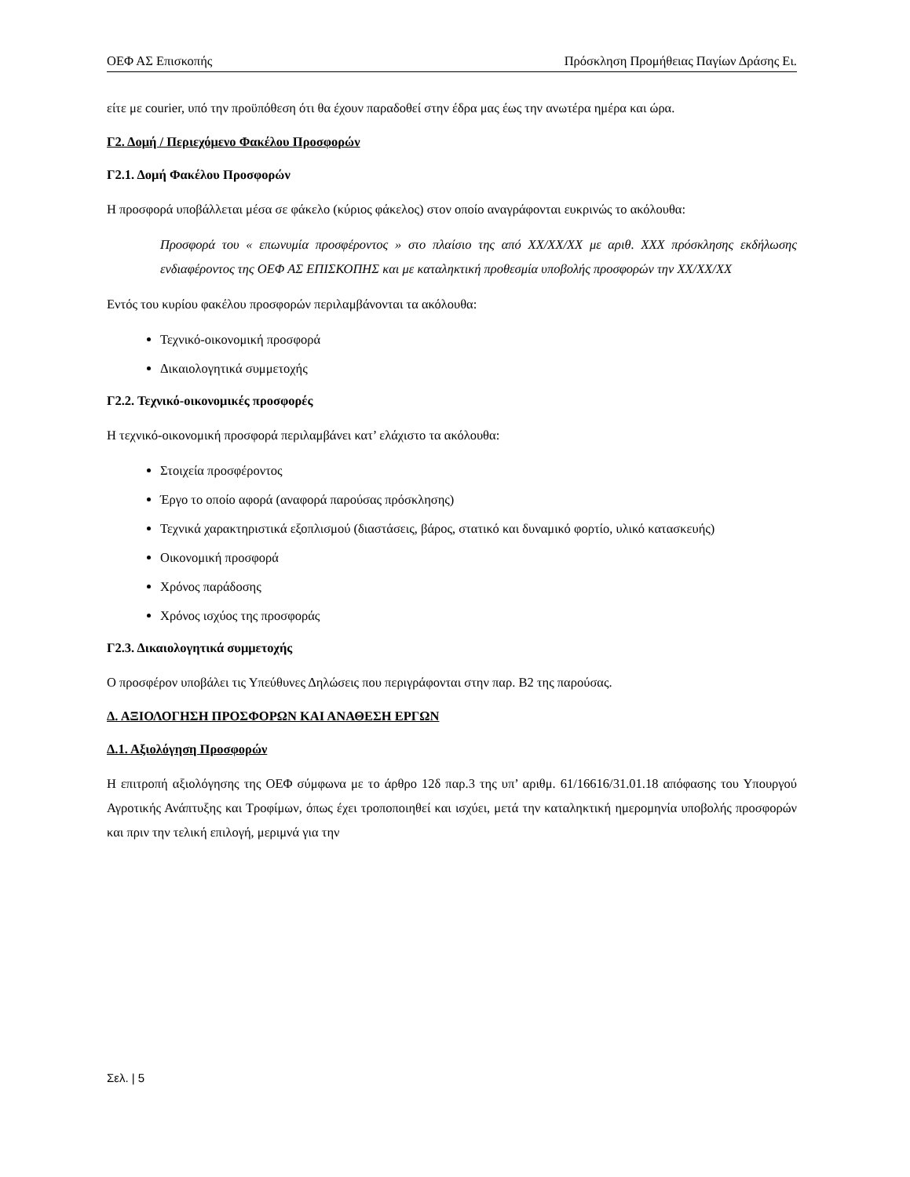ΟΕΦ ΑΣ Επισκοπής Πρόσκληση Προμήθειας Παγίων Δράσης Ει.
είτε με courier, υπό την προϋπόθεση ότι θα έχουν παραδοθεί στην έδρα μας έως την ανωτέρα ημέρα και ώρα.
Γ2. Δομή / Περιεχόμενο Φακέλου Προσφορών
Γ2.1. Δομή Φακέλου Προσφορών
Η προσφορά υποβάλλεται μέσα σε φάκελο (κύριος φάκελος) στον οποίο αναγράφονται ευκρινώς το ακόλουθα:
Προσφορά του « επωνυμία προσφέροντος » στο πλαίσιο της από XX/XX/XX με αριθ. XXX πρόσκλησης εκδήλωσης ενδιαφέροντος της ΟΕΦ ΑΣ ΕΠΙΣΚΟΠΗΣ και με καταληκτική προθεσμία υποβολής προσφορών την XX/XX/XX
Εντός του κυρίου φακέλου προσφορών περιλαμβάνονται τα ακόλουθα:
Τεχνικό-οικονομική προσφορά
Δικαιολογητικά συμμετοχής
Γ2.2. Τεχνικό-οικονομικές προσφορές
Η τεχνικό-οικονομική προσφορά περιλαμβάνει κατ’ ελάχιστο τα ακόλουθα:
Στοιχεία προσφέροντος
Έργο το οποίο αφορά (αναφορά παρούσας πρόσκλησης)
Τεχνικά χαρακτηριστικά εξοπλισμού (διαστάσεις, βάρος, στατικό και δυναμικό φορτίο, υλικό κατασκευής)
Οικονομική προσφορά
Χρόνος παράδοσης
Χρόνος ισχύος της προσφοράς
Γ2.3. Δικαιολογητικά συμμετοχής
Ο προσφέρον υποβάλει τις Υπεύθυνες Δηλώσεις που περιγράφονται στην παρ. Β2 της παρούσας.
Δ. ΑΞΙΟΛΟΓΗΣΗ ΠΡΟΣΦΟΡΩΝ ΚΑΙ ΑΝΑΘΕΣΗ ΕΡΓΩΝ
Δ.1. Αξιολόγηση Προσφορών
Η επιτροπή αξιολόγησης της ΟΕΦ σύμφωνα με το άρθρο 12δ παρ.3 της υπ’ αριθμ. 61/16616/31.01.18 απόφασης του Υπουργού Αγροτικής Ανάπτυξης και Τροφίμων, όπως έχει τροποποιηθεί και ισχύει, μετά την καταληκτική ημερομηνία υποβολής προσφορών και πριν την τελική επιλογή, μεριμνά για την
Σελ. | 5